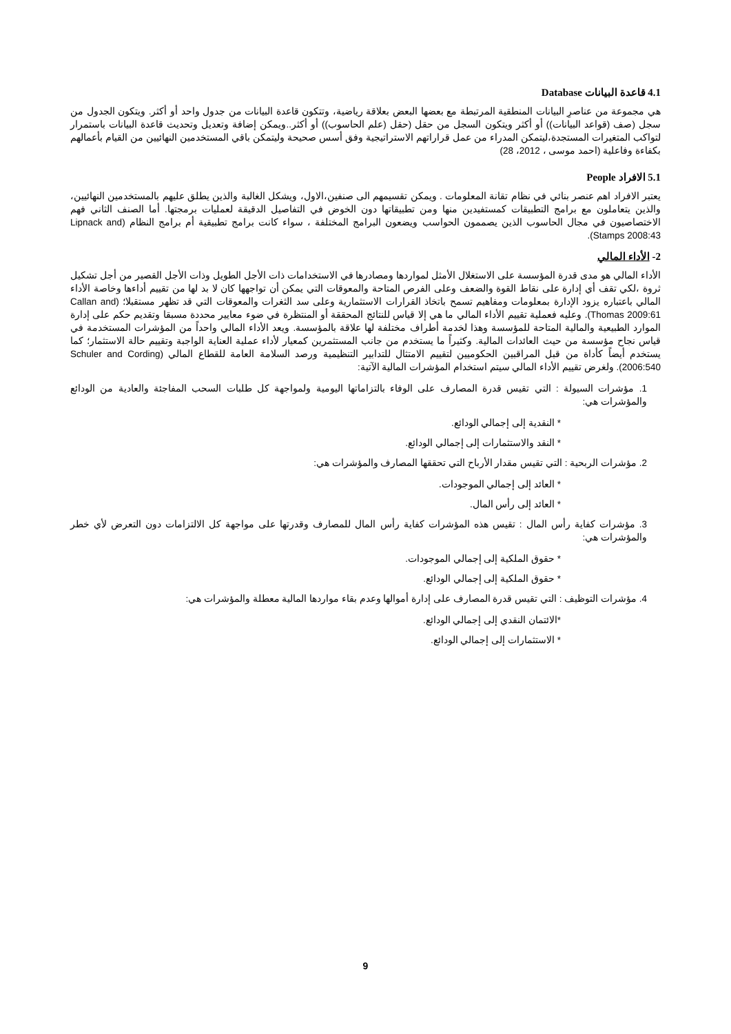4.1 قاعدة البيانات Database
هي مجموعة من عناصرِ البيانات المنطقية المرتبطة مع بعضها البعض بعلاقة رياضية، وتتكون قاعدة البيانات من جدول واحد أو أكثر. ويتكون الجدول من سجل (صف (قواعد البيانات)) أو أكثر ويتكون السجل من حقل (حقل (علم الحاسوب)) أو أكثر..ويمكن إضافة وتعديل وتحديث قاعدة البيانات باستمرار لتواكب المتغيرات المستجدة،ليتمكن المدراء من عمل قراراتهم الاستراتيجية وفق أسس صحيحة وليتمكن باقي المستخدمين النهائيين من القيام بأعمالهم بكفاءة وفاعلية (احمد موسى ، 2012، 28)
5.1 الافراد People
يعتبر الافراد اهم عنصر بنائي في نظام تقانة المعلومات . ويمكن تقسيمهم الى صنفين،الاول، ويشكل الغالبة والذين يطلق عليهم بالمستخدمين النهائيين، والذين يتعاملون مع برامج التطبيقات كمستفيدين منها ومن تطبيقاتها دون الخوض في التفاصيل الدقيقة لعمليات برمجتها. أما الصنف الثاني فهم الاختصاصيون في مجال الحاسوب الذين يصممون الحواسب ويضعون البرامج المختلفة ، سواء كانت برامج تطبيقية أم برامج النظام (Lipnack and Stamps 2008:43).
2- الأداء المالي
الأداء المالي هو مدى قدرة المؤسسة على الاستغلال الأمثل لمواردها ومصادرها في الاستخدامات ذات الأجل الطويل وذات الأجل القصير من أجل تشكيل ثروة ،لكي تقف أي إدارة على نقاط القوة والضعف وعلى الفرص المتاحة والمعوقات التي يمكن أن تواجهها كان لا بد لها من تقييم أداءها وخاصة الأداء المالي باعتباره يزود الإدارة بمعلومات ومفاهيم تسمح باتخاذ القرارات الاستثمارية وعلى سد الثغرات والمعوقات التي قد تظهر مستقبلا؛ (Callan and Thomas 2009:61). وعليه فعملية تقييم الأداء المالي ما هي إلا قياس للنتائج المحققة أو المنتظرة في ضوء معايير محددة مسبقا وتقديم حكم على إدارة الموارد الطبيعية والمالية المتاحة للمؤسسة وهذا لخدمة أطراف مختلفة لها علاقة بالمؤسسة. ويعد الأداء المالي واحداً من المؤشرات المستخدمة في قياس نجاح مؤسسة من حيث العائدات المالية. وكثيراً ما يستخدم من جانب المستثمرين كمعيار لأداء عملية العناية الواجبة وتقييم حالة الاستثمار؛ كما يستخدم أيضاً كأداة من قبل المراقبين الحكوميين لتقييم الامتثال للتدابير التنظيمية ورصد السلامة العامة للقطاع المالي (Schuler and Cording 2006:540). ولغرض تقييم الأداء المالي سيتم استخدام المؤشرات المالية الآتية:
1. مؤشرات السيولة : التي تقيس قدرة المصارف على الوفاء بالتزاماتها اليومية ولمواجهة كل طلبات السحب المفاجئة والعادية من الودائع والمؤشرات هي:
* النقدية إلى إجمالي الودائع.
* النقد والاستثمارات إلى إجمالي الودائع.
2. مؤشرات الربحية : التي تقيس مقدار الأرباح التي تحققها المصارف والمؤشرات هي:
* العائد إلى إجمالي الموجودات.
* العائد إلى رأس المال.
3. مؤشرات كفاية رأس المال : تقيس هذه المؤشرات كفاية رأس المال للمصارف وقدرتها على مواجهة كل الالتزامات دون التعرض لأي خطر والمؤشرات هي:
* حقوق الملكية إلى إجمالي الموجودات.
* حقوق الملكية إلى إجمالي الودائع.
4. مؤشرات التوظيف : التي تقيس قدرة المصارف على إدارة أموالها وعدم بقاء مواردها المالية معطلة والمؤشرات هي:
*الائتمان النقدي إلى إجمالي الودائع.
* الاستثمارات إلى إجمالي الودائع.
9